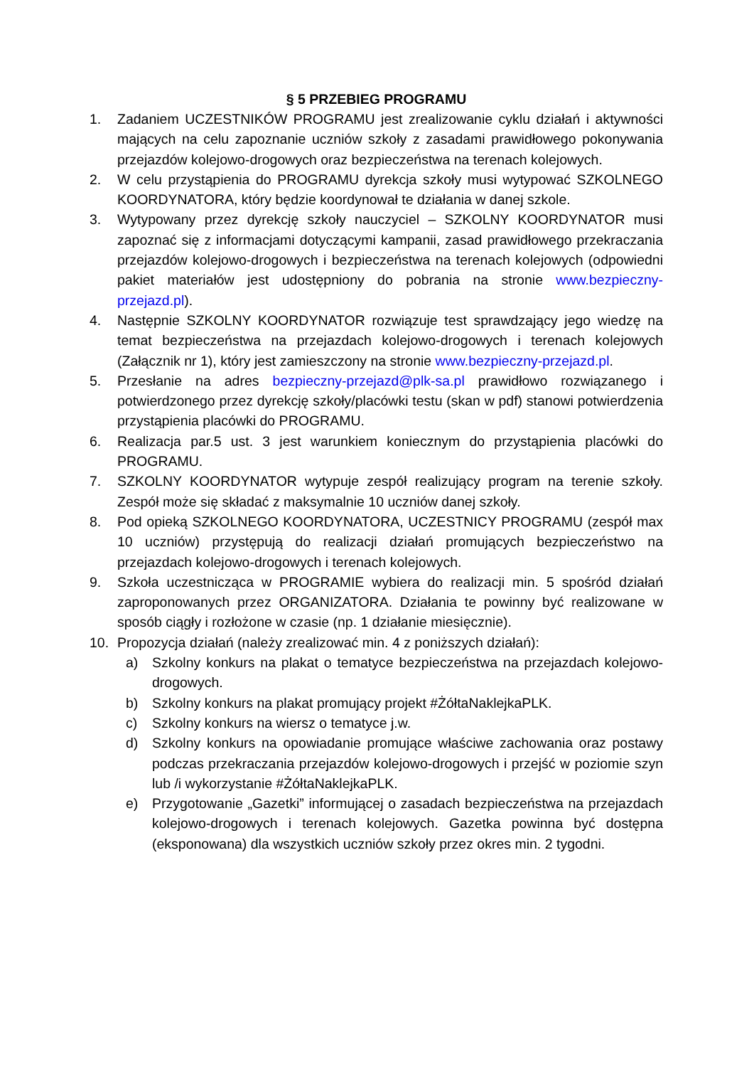§ 5 PRZEBIEG PROGRAMU
1. Zadaniem UCZESTNIKÓW PROGRAMU jest zrealizowanie cyklu działań i aktywności mających na celu zapoznanie uczniów szkoły z zasadami prawidłowego pokonywania przejazdów kolejowo-drogowych oraz bezpieczeństwa na terenach kolejowych.
2. W celu przystąpienia do PROGRAMU dyrekcja szkoły musi wytypować SZKOLNEGO KOORDYNATORA, który będzie koordynował te działania w danej szkole.
3. Wytypowany przez dyrekcję szkoły nauczyciel – SZKOLNY KOORDYNATOR musi zapoznać się z informacjami dotyczącymi kampanii, zasad prawidłowego przekraczania przejazdów kolejowo-drogowych i bezpieczeństwa na terenach kolejowych (odpowiedni pakiet materiałów jest udostępniony do pobrania na stronie www.bezpieczny-przejazd.pl).
4. Następnie SZKOLNY KOORDYNATOR rozwiązuje test sprawdzający jego wiedzę na temat bezpieczeństwa na przejazdach kolejowo-drogowych i terenach kolejowych (Załącznik nr 1), który jest zamieszczony na stronie www.bezpieczny-przejazd.pl.
5. Przesłanie na adres bezpieczny-przejazd@plk-sa.pl prawidłowo rozwiązanego i potwierdzonego przez dyrekcję szkoły/placówki testu (skan w pdf) stanowi potwierdzenia przystąpienia placówki do PROGRAMU.
6. Realizacja par.5 ust. 3 jest warunkiem koniecznym do przystąpienia placówki do PROGRAMU.
7. SZKOLNY KOORDYNATOR wytypuje zespół realizujący program na terenie szkoły. Zespół może się składać z maksymalnie 10 uczniów danej szkoły.
8. Pod opieką SZKOLNEGO KOORDYNATORA, UCZESTNICY PROGRAMU (zespół max 10 uczniów) przystępują do realizacji działań promujących bezpieczeństwo na przejazdach kolejowo-drogowych i terenach kolejowych.
9. Szkoła uczestnicząca w PROGRAMIE wybiera do realizacji min. 5 spośród działań zaproponowanych przez ORGANIZATORA. Działania te powinny być realizowane w sposób ciągły i rozłożone w czasie (np. 1 działanie miesięcznie).
10. Propozycja działań (należy zrealizować min. 4 z poniższych działań):
a) Szkolny konkurs na plakat o tematyce bezpieczeństwa na przejazdach kolejowo-drogowych.
b) Szkolny konkurs na plakat promujący projekt #ŻółtaNaklejkaPLK.
c) Szkolny konkurs na wiersz o tematyce j.w.
d) Szkolny konkurs na opowiadanie promujące właściwe zachowania oraz postawy podczas przekraczania przejazdów kolejowo-drogowych i przejść w poziomie szyn lub /i wykorzystanie #ŻółtaNaklejkaPLK.
e) Przygotowanie „Gazetki” informującej o zasadach bezpieczeństwa na przejazdach kolejowo-drogowych i terenach kolejowych. Gazetka powinna być dostępna (eksponowana) dla wszystkich uczniów szkoły przez okres min. 2 tygodni.